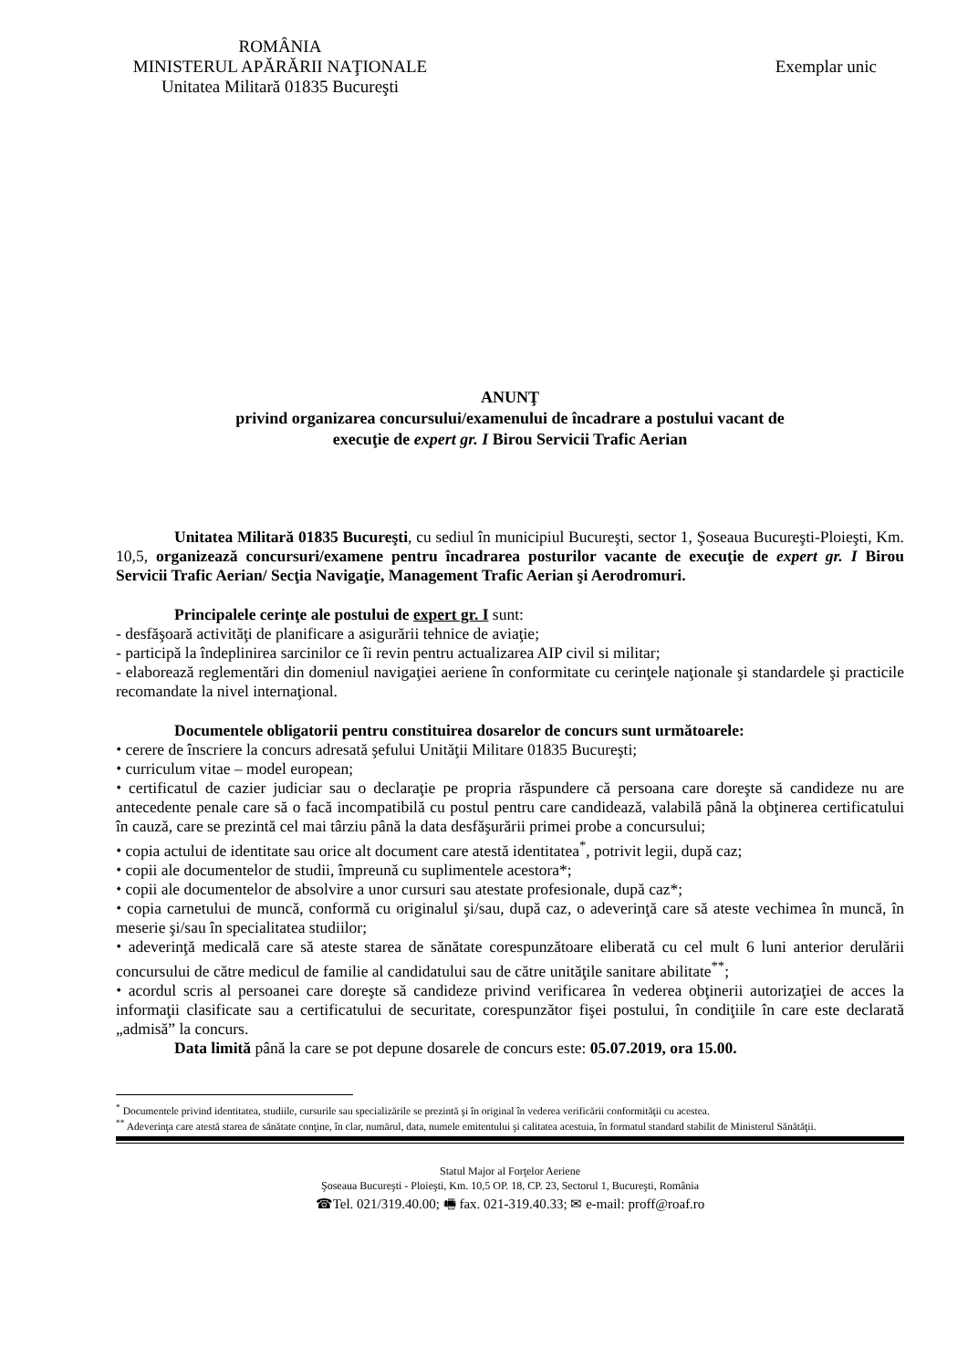ROMÂNIA
MINISTERUL APĂRĂRII NAŢIONALE
Unitatea Militară 01835 Bucureşti
Exemplar unic
ANUNŢ
privind organizarea concursului/examenului de încadrare a postului vacant de
execuţie de expert gr. I Birou Servicii Trafic Aerian
Unitatea Militară 01835 Bucureşti, cu sediul în municipiul Bucureşti, sector 1, Şoseaua Bucureşti-Ploieşti, Km. 10,5, organizează concursuri/examene pentru încadrarea posturilor vacante de execuţie de expert gr. I Birou Servicii Trafic Aerian/ Secţia Navigaţie, Management Trafic Aerian şi Aerodromuri.
Principalele cerinţe ale postului de expert gr. I sunt:
- desfăşoară activităţi de planificare a asigurării tehnice de aviaţie;
- participă la îndeplinirea sarcinilor ce îi revin pentru actualizarea AIP civil si militar;
- elaborează reglementări din domeniul navigaţiei aeriene în conformitate cu cerinţele naţionale şi standardele şi practicile recomandate la nivel internaţional.
Documentele obligatorii pentru constituirea dosarelor de concurs sunt următoarele:
⬩ cerere de înscriere la concurs adresată şefului Unităţii Militare 01835 Bucureşti;
⬩ curriculum vitae – model european;
⬩ certificatul de cazier judiciar sau o declaraţie pe propria răspundere că persoana care doreşte să candideze nu are antecedente penale care să o facă incompatibilă cu postul pentru care candidează, valabilă până la obţinerea certificatului în cauză, care se prezintă cel mai târziu până la data desfăşurării primei probe a concursului;
⬩ copia actului de identitate sau orice alt document care atestă identitatea<sup>*</sup>, potrivit legii, după caz;
⬩ copii ale documentelor de studii, împreună cu suplimentele acestora*;
⬩ copii ale documentelor de absolvire a unor cursuri sau atestate profesionale, după caz*;
⬩ copia carnetului de muncă, conformă cu originalul şi/sau, după caz, o adeverinţă care să ateste vechimea în muncă, în meserie şi/sau în specialitatea studiilor;
⬩ adeverinţă medicală care să ateste starea de sănătate corespunzătoare eliberată cu cel mult 6 luni anterior derulării concursului de către medicul de familie al candidatului sau de către unităţile sanitare abilitate<sup>**</sup>;
⬩ acordul scris al persoanei care doreşte să candideze privind verificarea în vederea obţinerii autorizaţiei de acces la informaţii clasificate sau a certificatului de securitate, corespunzător fişei postului, în condiţiile în care este declarată „admisă” la concurs.
Data limită până la care se pot depune dosarele de concurs este: 05.07.2019, ora 15.00.
<sup>*</sup> Documentele privind identitatea, studiile, cursurile sau specializările se prezintă şi în original în vederea verificării conformităţii cu acestea.
<sup>**</sup> Adeverinţa care atestă starea de sănătate conţine, în clar, numărul, data, numele emitentului şi calitatea acestuia, în formatul standard stabilit de Ministerul Sănătăţii.
Statul Major al Forţelor Aeriene
Şoseaua Bucureşti - Ploieşti, Km. 10,5 OP. 18, CP. 23, Sectorul 1, Bucureşti, România
☎Tel. 021/319.40.00; 🖷 fax. 021-319.40.33; ✉ e-mail: proff@roaf.ro